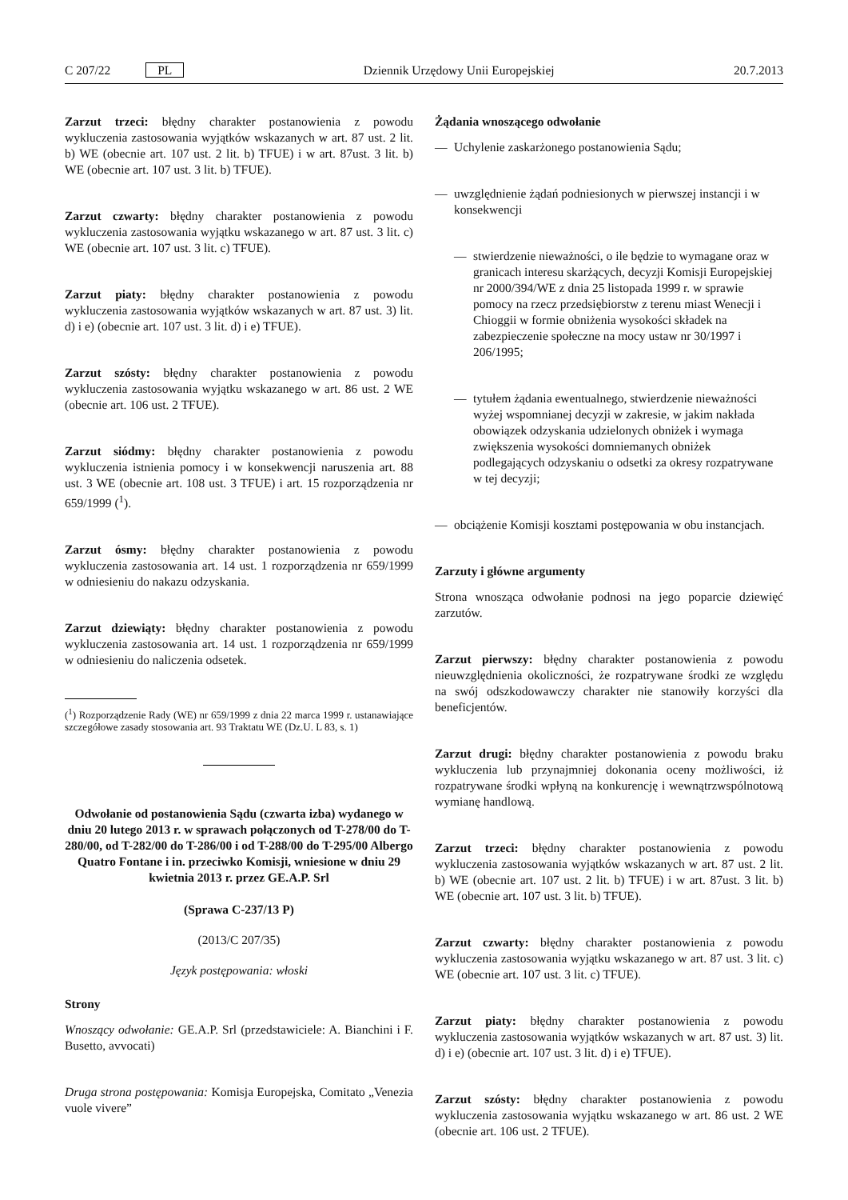C 207/22 PL Dziennik Urzędowy Unii Europejskiej 20.7.2013
Zarzut trzeci: błędny charakter postanowienia z powodu wykluczenia zastosowania wyjątków wskazanych w art. 87 ust. 2 lit. b) WE (obecnie art. 107 ust. 2 lit. b) TFUE) i w art. 87ust. 3 lit. b) WE (obecnie art. 107 ust. 3 lit. b) TFUE).
Zarzut czwarty: błędny charakter postanowienia z powodu wykluczenia zastosowania wyjątku wskazanego w art. 87 ust. 3 lit. c) WE (obecnie art. 107 ust. 3 lit. c) TFUE).
Zarzut piaty: błędny charakter postanowienia z powodu wykluczenia zastosowania wyjątków wskazanych w art. 87 ust. 3) lit. d) i e) (obecnie art. 107 ust. 3 lit. d) i e) TFUE).
Zarzut szósty: błędny charakter postanowienia z powodu wykluczenia zastosowania wyjątku wskazanego w art. 86 ust. 2 WE (obecnie art. 106 ust. 2 TFUE).
Zarzut siódmy: błędny charakter postanowienia z powodu wykluczenia istnienia pomocy i w konsekwencji naruszenia art. 88 ust. 3 WE (obecnie art. 108 ust. 3 TFUE) i art. 15 rozporządzenia nr 659/1999 (<sup>1</sup>).
Zarzut ósmy: błędny charakter postanowienia z powodu wykluczenia zastosowania art. 14 ust. 1 rozporządzenia nr 659/1999 w odniesieniu do nakazu odzyskania.
Zarzut dziewiąty: błędny charakter postanowienia z powodu wykluczenia zastosowania art. 14 ust. 1 rozporządzenia nr 659/1999 w odniesieniu do naliczenia odsetek.
(<sup>1</sup>) Rozporządzenie Rady (WE) nr 659/1999 z dnia 22 marca 1999 r. ustanawiające szczegółowe zasady stosowania art. 93 Traktatu WE (Dz.U. L 83, s. 1)
Odwołanie od postanowienia Sądu (czwarta izba) wydanego w dniu 20 lutego 2013 r. w sprawach połączonych od T-278/00 do T-280/00, od T-282/00 do T-286/00 i od T-288/00 do T-295/00 Albergo Quatro Fontane i in. przeciwko Komisji, wniesione w dniu 29 kwietnia 2013 r. przez GE.A.P. Srl
(Sprawa C-237/13 P)
(2013/C 207/35)
Język postępowania: włoski
Strony
Wnoszący odwołanie: GE.A.P. Srl (przedstawiciele: A. Bianchini i F. Busetto, avvocati)
Druga strona postępowania: Komisja Europejska, Comitato „Venezia vuole vivere”
Żądania wnoszącego odwołanie
— Uchylenie zaskarżonego postanowienia Sądu;
— uwzględnienie żądań podniesionych w pierwszej instancji i w konsekwencji
— stwierdzenie nieważności, o ile będzie to wymagane oraz w granicach interesu skarżących, decyzji Komisji Europejskiej nr 2000/394/WE z dnia 25 listopada 1999 r. w sprawie pomocy na rzecz przedsiębiorstw z terenu miast Wenecji i Chioggii w formie obniżenia wysokości składek na zabezpieczenie społeczne na mocy ustaw nr 30/1997 i 206/1995;
— tytułem żądania ewentualnego, stwierdzenie nieważności wyżej wspomnianej decyzji w zakresie, w jakim nakłada obowiązek odzyskania udzielonych obniżek i wymaga zwiększenia wysokości domniemanych obniżek podlegających odzyskaniu o odsetki za okresy rozpatrywane w tej decyzji;
— obciążenie Komisji kosztami postępowania w obu instancjach.
Zarzuty i główne argumenty
Strona wnosząca odwołanie podnosi na jego poparcie dziewięć zarzutów.
Zarzut pierwszy: błędny charakter postanowienia z powodu nieuwzględnienia okoliczności, że rozpatrywane środki ze względu na swój odszkodowawczy charakter nie stanowiły korzyści dla beneficjentów.
Zarzut drugi: błędny charakter postanowienia z powodu braku wykluczenia lub przynajmniej dokonania oceny możliwości, iż rozpatrywane środki wpłyną na konkurencję i wewnątrzwspólnotową wymianę handlową.
Zarzut trzeci: błędny charakter postanowienia z powodu wykluczenia zastosowania wyjątków wskazanych w art. 87 ust. 2 lit. b) WE (obecnie art. 107 ust. 2 lit. b) TFUE) i w art. 87ust. 3 lit. b) WE (obecnie art. 107 ust. 3 lit. b) TFUE).
Zarzut czwarty: błędny charakter postanowienia z powodu wykluczenia zastosowania wyjątku wskazanego w art. 87 ust. 3 lit. c) WE (obecnie art. 107 ust. 3 lit. c) TFUE).
Zarzut piaty: błędny charakter postanowienia z powodu wykluczenia zastosowania wyjątków wskazanych w art. 87 ust. 3) lit. d) i e) (obecnie art. 107 ust. 3 lit. d) i e) TFUE).
Zarzut szósty: błędny charakter postanowienia z powodu wykluczenia zastosowania wyjątku wskazanego w art. 86 ust. 2 WE (obecnie art. 106 ust. 2 TFUE).